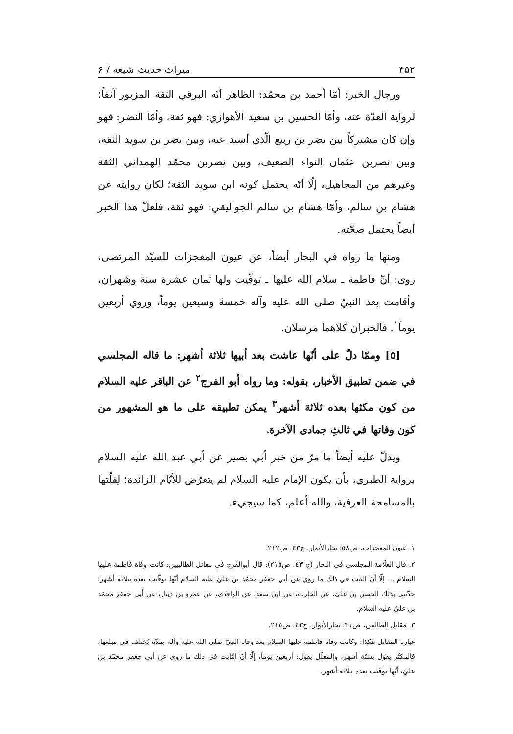۴۵۲ میراث حدیث شیعه / ۶
ورجال الخبر: أمّا أحمد بن محمّد: الظاهر أنّه البرقي الثقة المزبور آنفاً؛ لرواية العدّة عنه، وأمّا الحسين بن سعيد الأهوازي: فهو ثقة، وأمّا النضر: فهو وإن كان مشتركاً بين نضر بن ربيع الّذي أسند عنه، وبين نضر بن سويد الثقة، وبين نضربن عثمان النواء الضعيف، وبين نضربن محمّد الهمداني الثقة وغيرهم من المجاهيل، إلّا أنّه يحتمل كونه ابن سويد الثقة؛ لكان روايته عن هشام بن سالم، وأمّا هشام بن سالم الجواليقي: فهو ثقة، فلعلّ هذا الخبر أيضاً يحتمل صحّته.
ومنها ما رواه في البحار أيضاً، عن عيون المعجزات للسيّد المرتضى، روى: أنّ فاطمة ـ سلام الله عليها ـ توفّيت ولها ثمان عشرة سنة وشهران، وأقامت بعد النبيّ صلى الله عليه وآله خمسةً وسبعين يوماً، وروي أربعين يوماً<sup>١</sup>. فالخبران كلاهما مرسلان.
[٥] وممّا دلّ على أنّها عاشت بعد أبيها ثلاثة أشهر: ما قاله المجلسي في ضمن تطبيق الأخبار، بقوله: وما رواه أبو الفرج<sup>٢</sup> عن الباقر عليه السلام من كون مكثها بعده ثلاثة أشهر<sup>٣</sup> يمكن تطبيقه على ما هو المشهور من كون وفاتها في ثالثِ جمادى الآخرة.
ويدلّ عليه أيضاً ما مرّ من خبر أبي بصير عن أبي عبد الله عليه السلام برواية الطبري، بأن يكون الإمام عليه السلام لم يتعرّض للأيّام الزائدة؛ لِقلّتها بالمسامحة العرفية، والله أعلم، كما سيجيء.
١. عيون المعجزات، ص٥٨؛ بحارالأنوار، ج٤٣، ص٢١٢.
٢. قال العلّامة المجلسي في البحار (ج ٤٣، ص٢١٥): قال أبوالفرج في مقاتل الطالبيين: كانت وفاة فاطمة عليها السلام ... إلّا أنّ الثبت في ذلك ما روي عن أبي جعفر محمّد بن عليّ عليه السلام أنّها توفّيت بعده بثلاثة أشهر؛ حدّثني بذلك الحسن بن عليّ، عن الحارث، عن ابن سعد، عن الواقدي، عن عمرو بن دينار، عن أبي جعفر محمّد بن عليّ عليه السلام.
٣. مقاتل الطالبين، ص٣١؛ بحارالأنوار، ج٤٣، ص٢١٥.
عبارة المقاتل هكذا: وكانت وفاة فاطمة عليها السلام بعد وفاة النبيّ صلى الله عليه وآله بمدّة يُختلف في مبلغها، فالمكثّر يقول بستّة أشهر، والمقلّل يقول: أربعين يوماً، إلّا أنّ الثابت في ذلك ما روي عن أبي جعفر محمّد بن عليّ، أنّها توفّيت بعده بثلاثة أشهر.